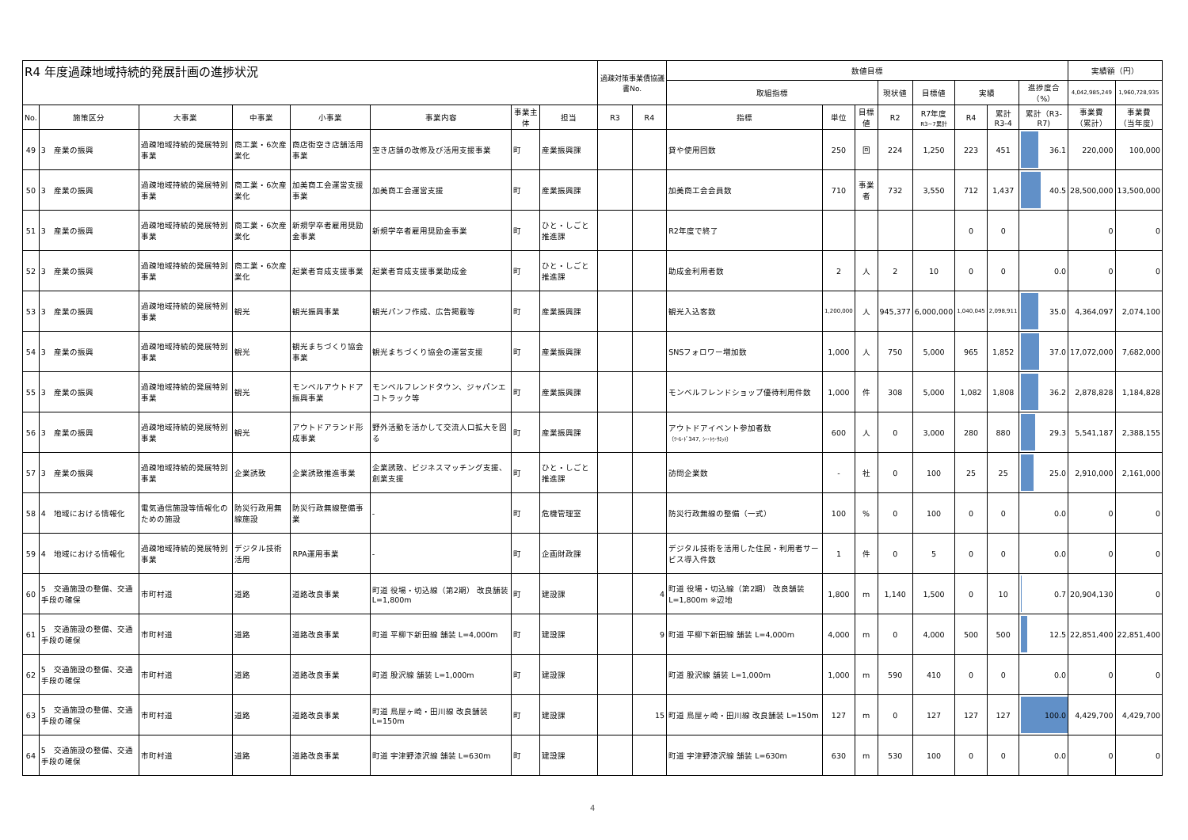| R4 年度過疎地域持続的発展計画の進捗状況 | | | | | | | | 過疎対策事業債協議書No. | | 数値目標 | | | | | | | | 実績額（円） | |
| --- | --- | --- | --- | --- | --- | --- | --- | --- | --- | --- | --- | --- | --- | --- | --- | --- | --- | --- | --- |
| | | | | | | | | | | 取組指標 | | | 現状値 | 目標値 | 実績 | | 進捗度合（%） | 4,042,985,249 | 1,960,728,935 |
| No. | 施策区分 | 大事業 | 中事業 | 小事業 | 事業内容 | 事業主体 | 担当 | R3 | R4 | 指標 | 単位 | 目標値 | R2 | R7年度 R3~7累計 | R4 | 累計 R3-4 | 累計（R3-R7) | 事業費 （累計） | 事業費 （当年度） |
| 49 | 3 産業の振興 | 過疎地域持続的発展特別事業 | 商工業・6次産業化 | 商店街空き店舗活用事業 | 空き店舗の改修及び活用支援事業 | 町 | 産業振興課 | | | 貸や使用回数 | 250 | 回 | 224 | 1,250 | 223 | 451 | 36.1 | 220,000 | 100,000 |
| 50 | 3 産業の振興 | 過疎地域持続的発展特別事業 | 商工業・6次産業化 | 加美商工会運営支援事業 | 加美商工会運営支援 | 町 | 産業振興課 | | | 加美商工会会員数 | 710 | 事業者 | 732 | 3,550 | 712 | 1,437 | 40.5 | 28,500,000 | 13,500,000 |
| 51 | 3 産業の振興 | 過疎地域持続的発展特別事業 | 商工業・6次産業化 | 新規学卒者雇用奨励金事業 | 新規学卒者雇用奨励金事業 | 町 | ひと・しごと推進課 | | | R2年度で終了 | | | | | 0 | 0 | | 0 | 0 |
| 52 | 3 産業の振興 | 過疎地域持続的発展特別事業 | 商工業・6次産業化 | 起業者育成支援事業 | 起業者育成支援事業助成金 | 町 | ひと・しごと推進課 | | | 助成金利用者数 | 2 | 人 | 2 | 10 | 0 | 0 | 0.0 | 0 | 0 |
| 53 | 3 産業の振興 | 過疎地域持続的発展特別事業 | 観光 | 観光振興事業 | 観光パンフ作成、広告掲載等 | 町 | 産業振興課 | | | 観光入込客数 | 1,200,000 | 人 | 945,377 | 6,000,000 | 1,040,045 | 2,098,911 | 35.0 | 4,364,097 | 2,074,100 |
| 54 | 3 産業の振興 | 過疎地域持続的発展特別事業 | 観光 | 観光まちづくり協会事業 | 観光まちづくり協会の運営支援 | 町 | 産業振興課 | | | SNSフォロワー増加数 | 1,000 | 人 | 750 | 5,000 | 965 | 1,852 | 37.0 | 17,072,000 | 7,682,000 |
| 55 | 3 産業の振興 | 過疎地域持続的発展特別事業 | 観光 | モンベルアウトドア振興事業 | モンベルフレンドタウン、ジャパンエコトラック等 | 町 | 産業振興課 | | | モンベルフレンドショップ優待利用件数 | 1,000 | 件 | 308 | 5,000 | 1,082 | 1,808 | 36.2 | 2,878,828 | 1,184,828 |
| 56 | 3 産業の振興 | 過疎地域持続的発展特別事業 | 観光 | アウトドアランド形成事業 | 野外活動を活かして交流人口拡大を図る | 町 | 産業振興課 | | | アウトドアイベント参加者数 （ﾂｰﾙ･ﾄﾞ347, ｼｰ･ﾄｩ･ｻﾐｯﾄ） | 600 | 人 | 0 | 3,000 | 280 | 880 | 29.3 | 5,541,187 | 2,388,155 |
| 57 | 3 産業の振興 | 過疎地域持続的発展特別事業 | 企業誘致 | 企業誘致推進事業 | 企業誘致、ビジネスマッチング支援、創業支援 | 町 | ひと・しごと推進課 | | | 訪問企業数 | - | 社 | 0 | 100 | 25 | 25 | 25.0 | 2,910,000 | 2,161,000 |
| 58 | 4 地域における情報化 | 電気通信施設等情報化のための施設 | 防災行政用無線施設 | 防災行政無線整備事業 | - | 町 | 危機管理室 | | | 防災行政無線の整備（一式） | 100 | % | 0 | 100 | 0 | 0 | 0.0 | 0 | 0 |
| 59 | 4 地域における情報化 | 過疎地域持続的発展特別事業 | デジタル技術活用 | RPA運用事業 | - | 町 | 企画財政課 | | | デジタル技術を活用した住民・利用者サービス導入件数 | 1 | 件 | 0 | 5 | 0 | 0 | 0.0 | 0 | 0 |
| 60 | 5 交通施設の整備、交通手段の確保 | 市町村道 | 道路 | 道路改良事業 | 町道 役場・切込線（第2期） 改良舗装 L=1,800m | 町 | 建設課 | | 4 | 町道 役場・切込線（第2期） 改良舗装 L=1,800m ※辺地 | 1,800 | m | 1,140 | 1,500 | 0 | 10 | 0.7 | 20,904,130 | 0 |
| 61 | 5 交通施設の整備、交通手段の確保 | 市町村道 | 道路 | 道路改良事業 | 町道 平柳下新田線 舗装 L=4,000m | 町 | 建設課 | | 9 | 町道 平柳下新田線 舗装 L=4,000m | 4,000 | m | 0 | 4,000 | 500 | 500 | 12.5 | 22,851,400 | 22,851,400 |
| 62 | 5 交通施設の整備、交通手段の確保 | 市町村道 | 道路 | 道路改良事業 | 町道 股沢線 舗装 L=1,000m | 町 | 建設課 | | | 町道 股沢線 舗装 L=1,000m | 1,000 | m | 590 | 410 | 0 | 0 | 0.0 | 0 | 0 |
| 63 | 5 交通施設の整備、交通手段の確保 | 市町村道 | 道路 | 道路改良事業 | 町道 鳥屋ヶ崎・田川線 改良舗装 L=150m | 町 | 建設課 | | 15 | 町道 鳥屋ヶ崎・田川線 改良舗装 L=150m | 127 | m | 0 | 127 | 127 | 127 | 100.0 | 4,429,700 | 4,429,700 |
| 64 | 5 交通施設の整備、交通手段の確保 | 市町村道 | 道路 | 道路改良事業 | 町道 宇津野漆沢線 舗装 L=630m | 町 | 建設課 | | | 町道 宇津野漆沢線 舗装 L=630m | 630 | m | 530 | 100 | 0 | 0 | 0.0 | 0 | 0 |
4